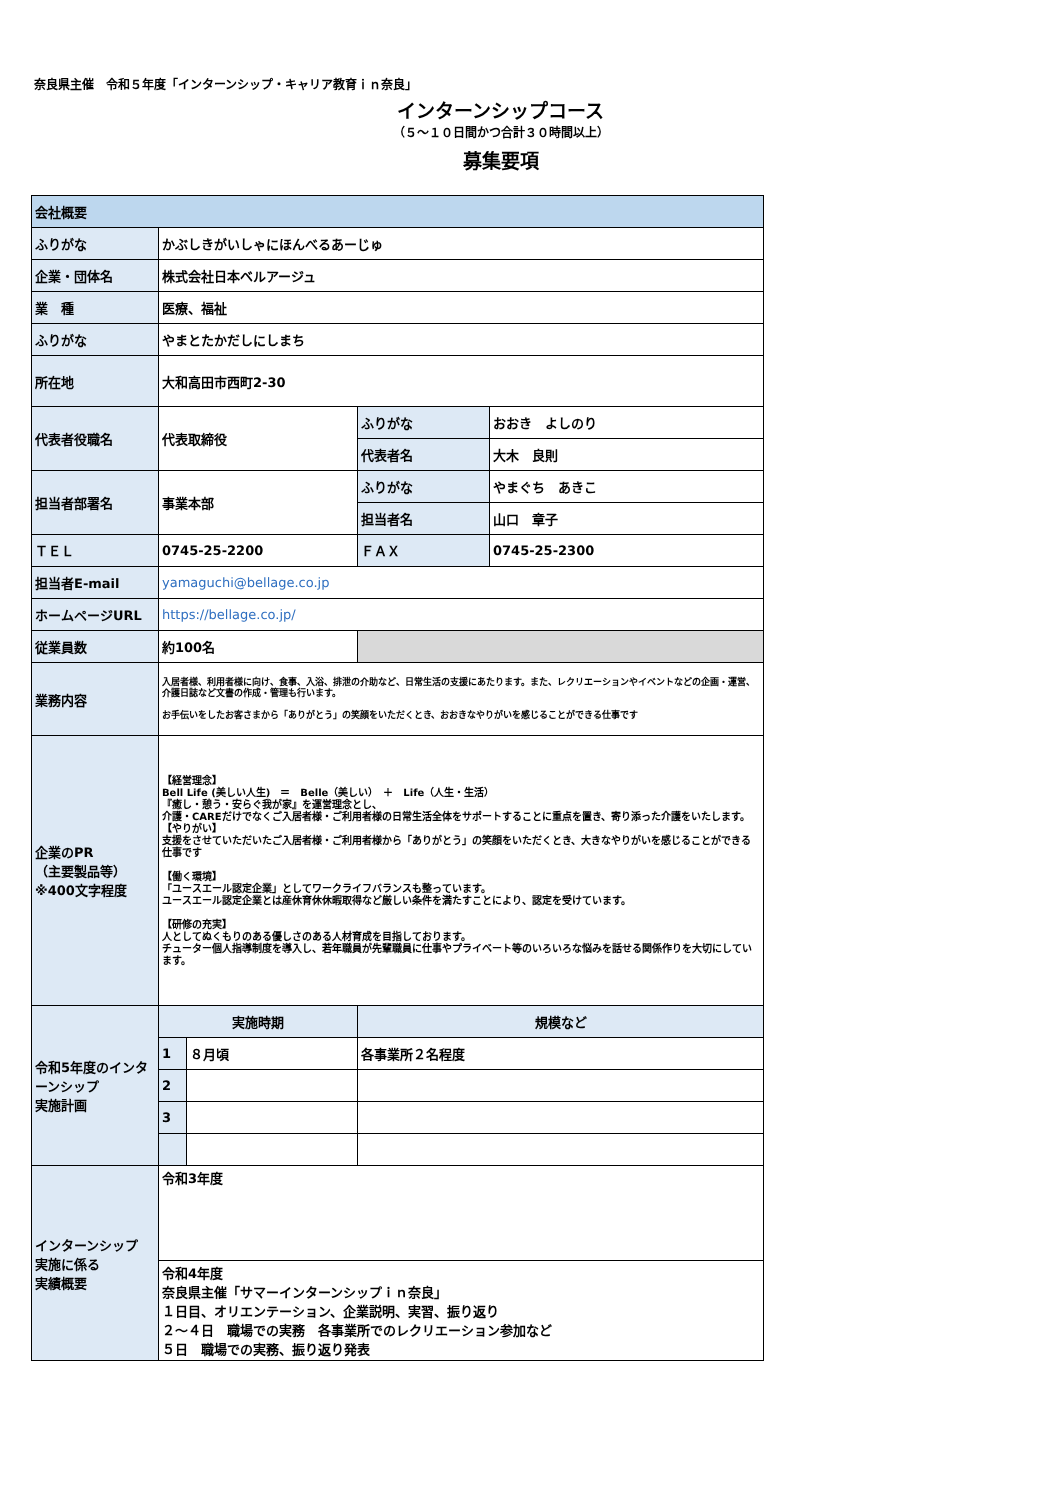奈良県主催　令和５年度「インターンシップ・キャリア教育ｉｎ奈良」
インターンシップコース
（５～１０日間かつ合計３０時間以上）
募集要項
| 会社概要 | | | | |
| ふりがな | かぶしきがいしゃにほんべるあーじゅ | | | |
| 企業・団体名 | 株式会社日本ベルアージュ | | | |
| 業 種 | 医療、福祉 | | | |
| ふりがな | やまとたかだしにしまち | | | |
| 所在地 | 大和高田市西町2-30 | | | |
| 代表者役職名 | 代表取締役 | | ふりがな | おおき よしのり |
| | | | 代表者名 | 大木 良則 |
| 担当者部署名 | 事業本部 | | ふりがな | やまぐち あきこ |
| | | | 担当者名 | 山口 章子 |
| ＴＥＬ | 0745-25-2200 | | ＦＡＸ | 0745-25-2300 |
| 担当者E-mail | yamaguchi@bellage.co.jp | | | |
| ホームページURL | https://bellage.co.jp/ | | | |
| 従業員数 | 約100名 | | | |
| 業務内容 | 入居者様、利用者様に向け、食事、入浴、排泄の介助など、日常生活の支援にあたります。また、レクリエーションやイベントなどの企画・運営、介護日誌など文書の作成・管理も行います。 お手伝いをしたお客さまから「ありがとう」の笑顔をいただくとき、おおきなやりがいを感じることができる仕事です | | | |
| 企業のPR （主要製品等） ※400文字程度 | 【経営理念】 Bell Life (美しい人生) ＝ Belle（美しい） ＋ Life（人生・生活） 『癒し・憩う・安らぐ我が家』を運営理念とし、 介護・CAREだけでなくご入居者様・ご利用者様の日常生活全体をサポートすることに重点を置き、寄り添った介護をいたします。 【やりがい】 支援をさせていただいたご入居者様・ご利用者様から「ありがとう」の笑顔をいただくとき、大きなやりがいを感じることができる仕事です 【働く環境】 「ユースエール認定企業」としてワークライフバランスも整っています。 ユースエール認定企業とは産休育休休暇取得など厳しい条件を満たすことにより、認定を受けています。 【研修の充実】 人としてぬくもりのある優しさのある人材育成を目指しております。 チューター個人指導制度を導入し、若年職員が先輩職員に仕事やプライベート等のいろいろな悩みを話せる関係作りを大切にしています。 | | | |
| 令和5年度のインターンシップ 実施計画 | 実施時期 | | 規模など | |
| | 1 | ８月頃 | 各事業所２名程度 | |
| | 2 | | | |
| | 3 | | | |
| インターンシップ 実施に係る 実績概要 | 令和3年度 | | | |
| | 令和4年度 奈良県主催「サマーインターンシップｉｎ奈良」 １日目、オリエンテーション、企業説明、実習、振り返り ２～４日 職場での実務 各事業所でのレクリエーション参加など ５日 職場での実務、振り返り発表 | | | |